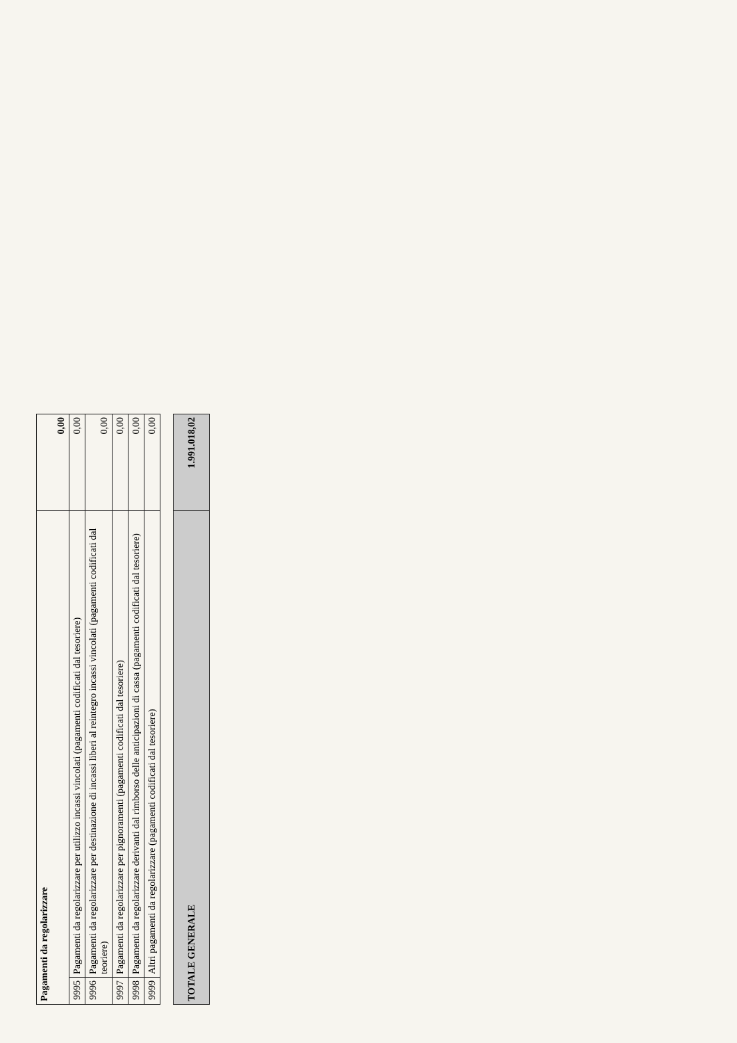| Pagamenti da regolarizzare | | 0,00 |
| 9995 | Pagamenti da regolarizzare per utilizzo incassi vincolati (pagamenti codificati dal tesoriere) | 0,00 |
| 9996 | Pagamenti da regolarizzare per destinazione di incassi liberi al reintegro incassi vincolati (pagamenti codificati dal teoriere) | 0,00 |
| 9997 | Pagamenti da regolarizzare per pignoramenti (pagamenti codificati dal tesoriere) | 0,00 |
| 9998 | Pagamenti da regolarizzare derivanti dal rimborso delle anticipazioni di cassa (pagamenti codificati dal tesoriere) | 0,00 |
| 9999 | Altri pagamenti da regolarizzare (pagamenti codificati dal tesoriere) | 0,00 |
| TOTALE GENERALE | 1.991.018,02 |